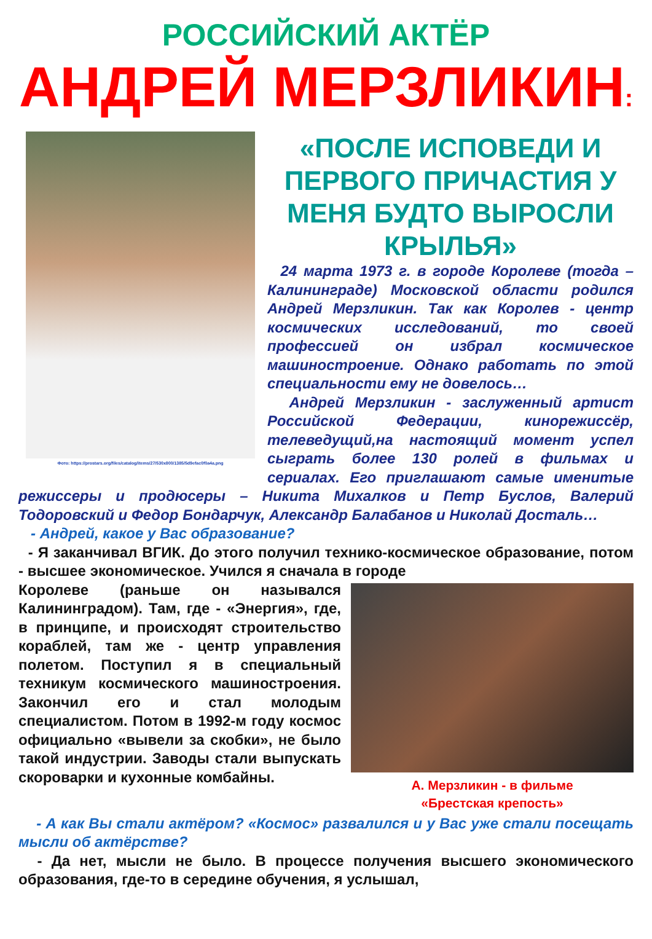РОССИЙСКИЙ АКТЁР
АНДРЕЙ МЕРЗЛИКИН:
Фото: https://prostars.org/files/catalog/items/27/530x800/1385/5d9efac0f0a4a.png
«ПОСЛЕ ИСПОВЕДИ И ПЕРВОГО ПРИЧАСТИЯ У МЕНЯ БУДТО ВЫРОСЛИ КРЫЛЬЯ»
24 марта 1973 г. в городе Королеве (тогда – Калининграде) Московской области родился Андрей Мерзликин. Так как Королев - центр космических исследований, то своей профессией он избрал космическое машиностроение. Однако работать по этой специальности ему не довелось…
Андрей Мерзликин - заслуженный артист Российской Федерации, кинорежиссёр, телеведущий,на настоящий момент успел сыграть более 130 ролей в фильмах и сериалах. Его приглашают самые именитые режиссеры и продюсеры – Никита Михалков и Петр Буслов, Валерий Тодоровский и Федор Бондарчук, Александр Балабанов и Николай Досталь…
- Андрей, какое у Вас образование?
- Я заканчивал ВГИК. До этого получил технико-космическое образование, потом - высшее экономическое. Учился я сначала в городе
А. Мерзликин - в фильме
«Брестская крепость»
Королеве (раньше он назывался Калининградом). Там, где - «Энергия», где, в принципе, и происходят строительство кораблей, там же - центр управления полетом. Поступил я в специальный техникум космического машиностроения. Закончил его и стал молодым специалистом. Потом в 1992-м году космос официально «вывели за скобки», не было такой индустрии. Заводы стали выпускать скороварки и кухонные комбайны.
- А как Вы стали актёром? «Космос» развалился и у Вас уже стали посещать мысли об актёрстве?
- Да нет, мысли не было. В процессе получения высшего экономического образования, где-то в середине обучения, я услышал,